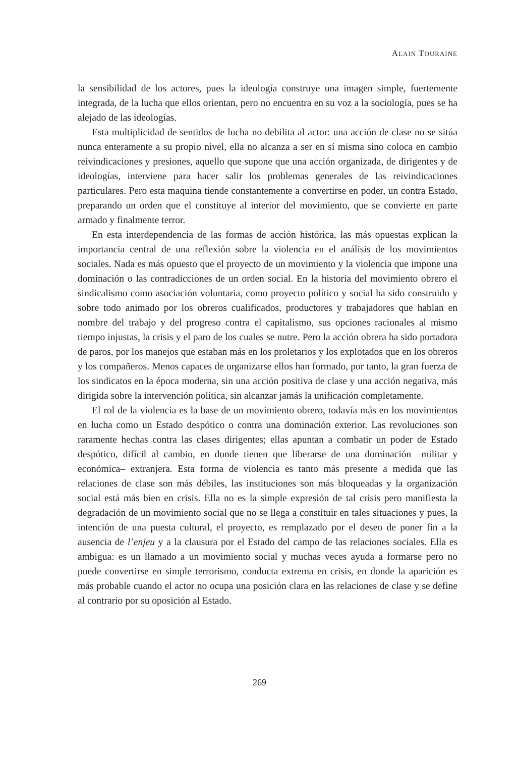ALAIN TOURAINE
la sensibilidad de los actores, pues la ideología construye una imagen simple, fuertemente integrada, de la lucha que ellos orientan, pero no encuentra en su voz a la sociología, pues se ha alejado de las ideologías.
Esta multiplicidad de sentidos de lucha no debilita al actor: una acción de clase no se sitúa nunca enteramente a su propio nivel, ella no alcanza a ser en sí misma sino coloca en cambio reivindicaciones y presiones, aquello que supone que una acción organizada, de dirigentes y de ideologías, interviene para hacer salir los problemas generales de las reivindicaciones particulares. Pero esta maquina tiende constantemente a convertirse en poder, un contra Estado, preparando un orden que el constituye al interior del movimiento, que se convierte en parte armado y finalmente terror.
En esta interdependencia de las formas de acción histórica, las más opuestas explican la importancia central de una reflexión sobre la violencia en el análisis de los movimientos sociales. Nada es más opuesto que el proyecto de un movimiento y la violencia que impone una dominación o las contradicciones de un orden social. En la historia del movimiento obrero el sindicalismo como asociación voluntaria, como proyecto político y social ha sido construido y sobre todo animado por los obreros cualificados, productores y trabajadores que hablan en nombre del trabajo y del progreso contra el capitalismo, sus opciones racionales al mismo tiempo injustas, la crisis y el paro de los cuales se nutre. Pero la acción obrera ha sido portadora de paros, por los manejos que estaban más en los proletarios y los explotados que en los obreros y los compañeros. Menos capaces de organizarse ellos han formado, por tanto, la gran fuerza de los sindicatos en la época moderna, sin una acción positiva de clase y una acción negativa, más dirigida sobre la intervención política, sin alcanzar jamás la unificación completamente.
El rol de la violencia es la base de un movimiento obrero, todavía más en los movimientos en lucha como un Estado despótico o contra una dominación exterior. Las revoluciones son raramente hechas contra las clases dirigentes; ellas apuntan a combatir un poder de Estado despótico, difícil al cambio, en donde tienen que liberarse de una dominación –militar y económica– extranjera. Esta forma de violencia es tanto más presente a medida que las relaciones de clase son más débiles, las instituciones son más bloqueadas y la organización social está más bien en crisis. Ella no es la simple expresión de tal crisis pero manifiesta la degradación de un movimiento social que no se llega a constituir en tales situaciones y pues, la intención de una puesta cultural, el proyecto, es remplazado por el deseo de poner fin a la ausencia de l’enjeu y a la clausura por el Estado del campo de las relaciones sociales. Ella es ambigua: es un llamado a un movimiento social y muchas veces ayuda a formarse pero no puede convertirse en simple terrorismo, conducta extrema en crisis, en donde la aparición es más probable cuando el actor no ocupa una posición clara en las relaciones de clase y se define al contrario por su oposición al Estado.
269